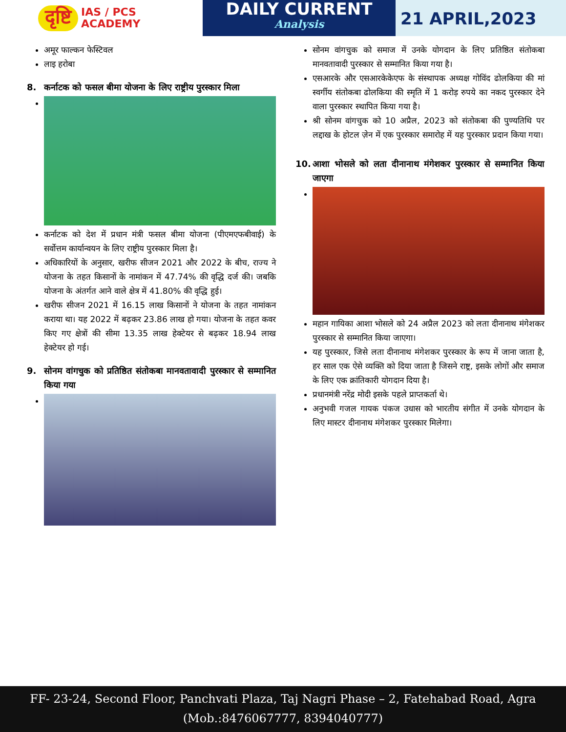दृष्टि
IAS / PCS
ACADEMY
DAILY CURRENT
Analysis
21 APRIL,2023
अमूर फाल्कन फेस्टिवल
लाइ हरोबा
8. कर्नाटक को फसल बीमा योजना के लिए राष्ट्रीय पुरस्कार मिला
कर्नाटक को देश में प्रधान मंत्री फसल बीमा योजना (पीएमएफबीवाई) के सर्वोत्तम कार्यान्वयन के लिए राष्ट्रीय पुरस्कार मिला है।
अधिकारियों के अनुसार, खरीफ सीजन 2021 और 2022 के बीच, राज्य ने योजना के तहत किसानों के नामांकन में 47.74% की वृद्धि दर्ज की। जबकि योजना के अंतर्गत आने वाले क्षेत्र में 41.80% की वृद्धि हुई।
खरीफ सीजन 2021 में 16.15 लाख किसानों ने योजना के तहत नामांकन कराया था। यह 2022 में बढ़कर 23.86 लाख हो गया। योजना के तहत कवर किए गए क्षेत्रों की सीमा 13.35 लाख हेक्टेयर से बढ़कर 18.94 लाख हेक्टेयर हो गई।
9. सोनम वांगचुक को प्रतिष्ठित संतोकबा मानवतावादी पुरस्कार से सम्मानित किया गया
सोनम वांगचुक को समाज में उनके योगदान के लिए प्रतिष्ठित संतोकबा मानवतावादी पुरस्कार से सम्मानित किया गया है।
एसआरके और एसआरकेकेएफ के संस्थापक अध्यक्ष गोविंद ढोलकिया की मां स्वर्गीय संतोकबा ढोलकिया की स्मृति में 1 करोड़ रुपये का नकद पुरस्कार देने वाला पुरस्कार स्थापित किया गया है।
श्री सोनम वांगचुक को 10 अप्रैल, 2023 को संतोकबा की पुण्यतिथि पर लद्दाख के होटल ज़ेन में एक पुरस्कार समारोह में यह पुरस्कार प्रदान किया गया।
10. आशा भोसले को लता दीनानाथ मंगेशकर पुरस्कार से सम्मानित किया जाएगा
महान गायिका आशा भोसले को 24 अप्रैल 2023 को लता दीनानाथ मंगेशकर पुरस्कार से सम्मानित किया जाएगा।
यह पुरस्कार, जिसे लता दीनानाथ मंगेशकर पुरस्कार के रूप में जाना जाता है, हर साल एक ऐसे व्यक्ति को दिया जाता है जिसने राष्ट्र, इसके लोगों और समाज के लिए एक क्रांतिकारी योगदान दिया है।
प्रधानमंत्री नरेंद्र मोदी इसके पहले प्राप्तकर्ता थे।
अनुभवी गजल गायक पंकज उधास को भारतीय संगीत में उनके योगदान के लिए मास्टर दीनानाथ मंगेशकर पुरस्कार मिलेगा।
FF- 23-24, Second Floor, Panchvati Plaza, Taj Nagri Phase – 2, Fatehabad Road, Agra
(Mob.:8476067777, 8394040777)